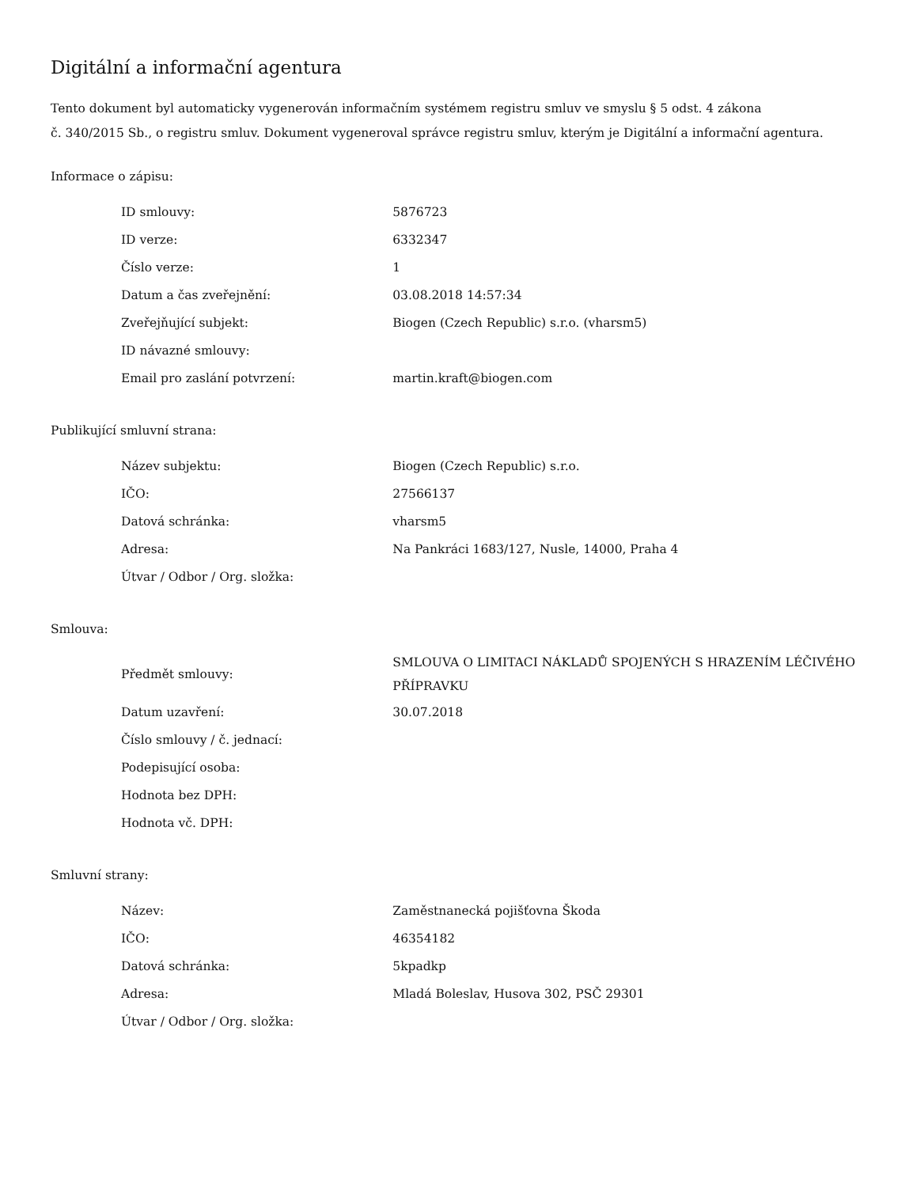Digitální a informační agentura
Tento dokument byl automaticky vygenerován informačním systémem registru smluv ve smyslu § 5 odst. 4 zákona
č. 340/2015 Sb., o registru smluv. Dokument vygeneroval správce registru smluv, kterým je Digitální a informační agentura.
Informace o zápisu:
| ID smlouvy: | 5876723 |
| ID verze: | 6332347 |
| Číslo verze: | 1 |
| Datum a čas zveřejnění: | 03.08.2018 14:57:34 |
| Zveřejňující subjekt: | Biogen (Czech Republic) s.r.o. (vharsm5) |
| ID návazné smlouvy: | |
| Email pro zaslání potvrzení: | martin.kraft@biogen.com |
Publikující smluvní strana:
| Název subjektu: | Biogen (Czech Republic) s.r.o. |
| IČO: | 27566137 |
| Datová schránka: | vharsm5 |
| Adresa: | Na Pankráci 1683/127, Nusle, 14000, Praha 4 |
| Útvar / Odbor / Org. složka: | |
Smlouva:
| Předmět smlouvy: | SMLOUVA O LIMITACI NÁKLADŮ SPOJENÝCH S HRAZENÍM LÉČIVÉHO PŘÍPRAVKU |
| Datum uzavření: | 30.07.2018 |
| Číslo smlouvy / č. jednací: | |
| Podepisující osoba: | |
| Hodnota bez DPH: | |
| Hodnota vč. DPH: | |
Smluvní strany:
| Název: | Zaměstnanecká pojišťovna Škoda |
| IČO: | 46354182 |
| Datová schránka: | 5kpadkp |
| Adresa: | Mladá Boleslav, Husova 302, PSČ 29301 |
| Útvar / Odbor / Org. složka: | |